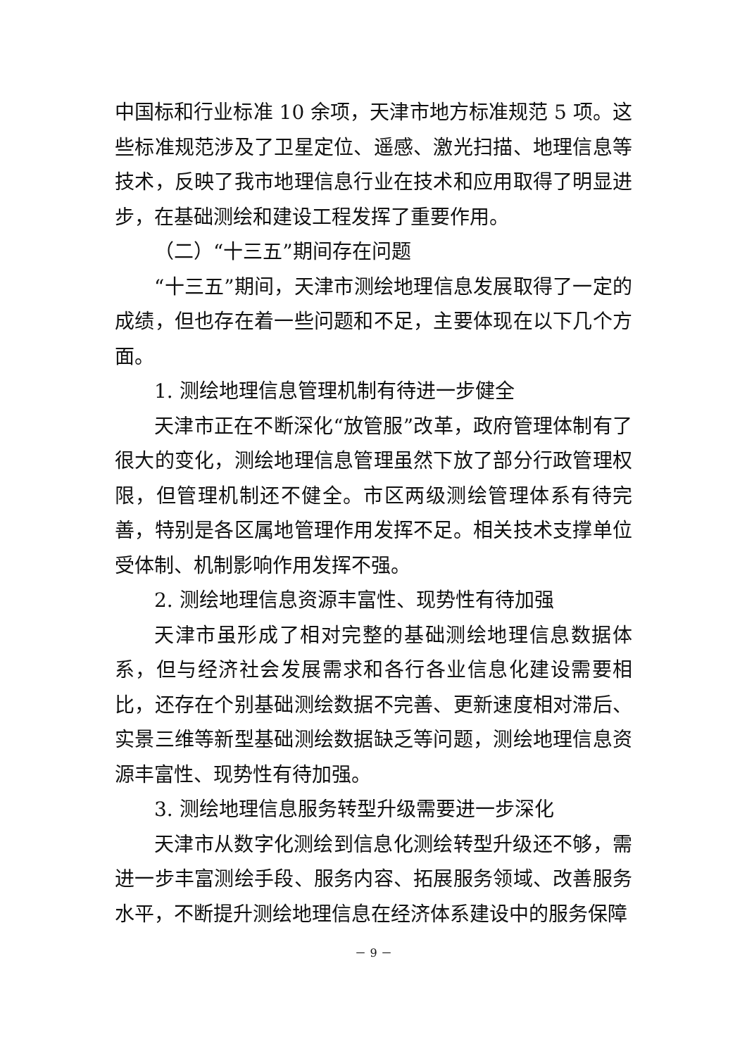中国标和行业标准 10 余项，天津市地方标准规范 5 项。这些标准规范涉及了卫星定位、遥感、激光扫描、地理信息等技术，反映了我市地理信息行业在技术和应用取得了明显进步，在基础测绘和建设工程发挥了重要作用。
（二）“十三五”期间存在问题
“十三五”期间，天津市测绘地理信息发展取得了一定的成绩，但也存在着一些问题和不足，主要体现在以下几个方面。
1. 测绘地理信息管理机制有待进一步健全
天津市正在不断深化“放管服”改革，政府管理体制有了很大的变化，测绘地理信息管理虽然下放了部分行政管理权限，但管理机制还不健全。市区两级测绘管理体系有待完善，特别是各区属地管理作用发挥不足。相关技术支撑单位受体制、机制影响作用发挥不强。
2. 测绘地理信息资源丰富性、现势性有待加强
天津市虽形成了相对完整的基础测绘地理信息数据体系，但与经济社会发展需求和各行各业信息化建设需要相比，还存在个别基础测绘数据不完善、更新速度相对滞后、实景三维等新型基础测绘数据缺乏等问题，测绘地理信息资源丰富性、现势性有待加强。
3. 测绘地理信息服务转型升级需要进一步深化
天津市从数字化测绘到信息化测绘转型升级还不够，需进一步丰富测绘手段、服务内容、拓展服务领域、改善服务水平，不断提升测绘地理信息在经济体系建设中的服务保障
－ 9 －